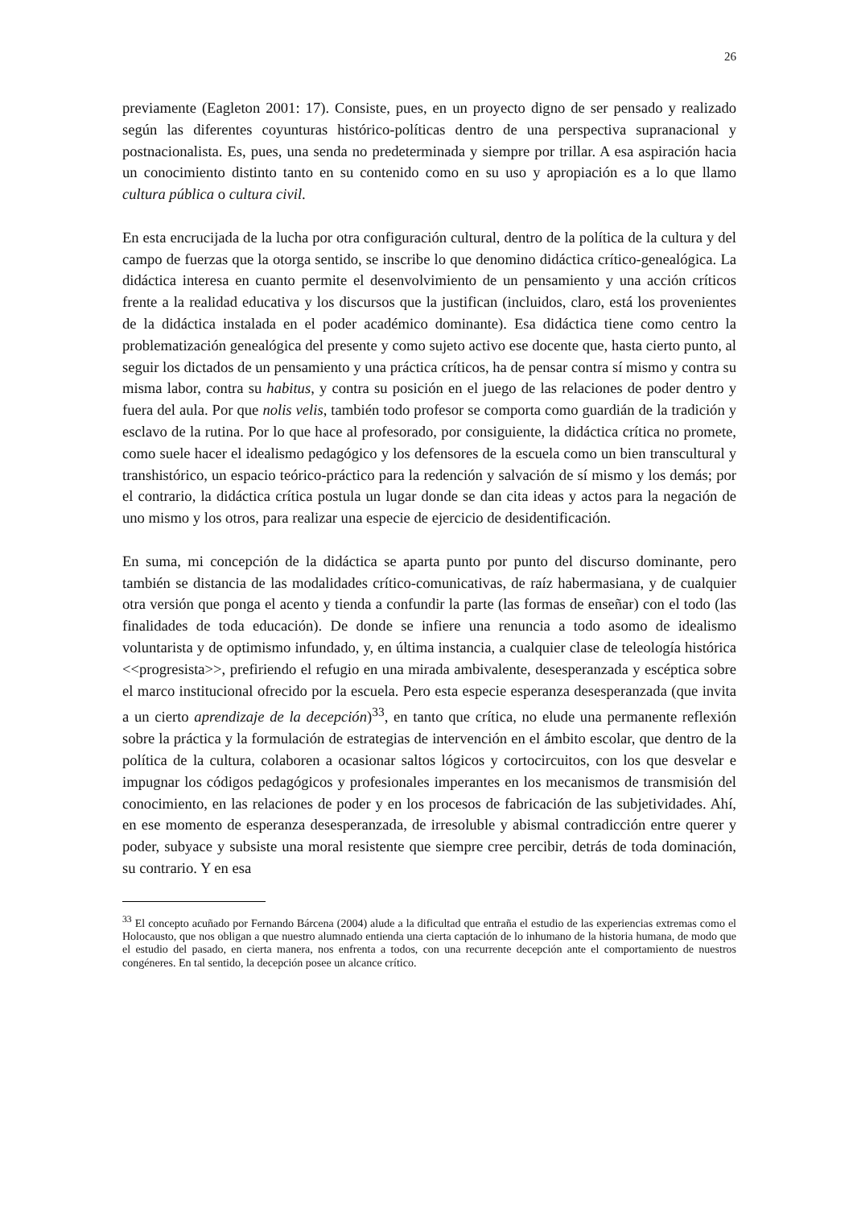26
previamente (Eagleton 2001: 17). Consiste, pues, en un proyecto digno de ser pensado y realizado según las diferentes coyunturas histórico-políticas dentro de una perspectiva supranacional y postnacionalista. Es, pues, una senda no predeterminada y siempre por trillar. A esa aspiración hacia un conocimiento distinto tanto en su contenido como en su uso y apropiación es a lo que llamo cultura pública o cultura civil.
En esta encrucijada de la lucha por otra configuración cultural, dentro de la política de la cultura y del campo de fuerzas que la otorga sentido, se inscribe lo que denomino didáctica crítico-genealógica. La didáctica interesa en cuanto permite el desenvolvimiento de un pensamiento y una acción críticos frente a la realidad educativa y los discursos que la justifican (incluidos, claro, está los provenientes de la didáctica instalada en el poder académico dominante). Esa didáctica tiene como centro la problematización genealógica del presente y como sujeto activo ese docente que, hasta cierto punto, al seguir los dictados de un pensamiento y una práctica críticos, ha de pensar contra sí mismo y contra su misma labor, contra su habitus, y contra su posición en el juego de las relaciones de poder dentro y fuera del aula. Por que nolis velis, también todo profesor se comporta como guardián de la tradición y esclavo de la rutina. Por lo que hace al profesorado, por consiguiente, la didáctica crítica no promete, como suele hacer el idealismo pedagógico y los defensores de la escuela como un bien transcultural y transhistórico, un espacio teórico-práctico para la redención y salvación de sí mismo y los demás; por el contrario, la didáctica crítica postula un lugar donde se dan cita ideas y actos para la negación de uno mismo y los otros, para realizar una especie de ejercicio de desidentificación.
En suma, mi concepción de la didáctica se aparta punto por punto del discurso dominante, pero también se distancia de las modalidades crítico-comunicativas, de raíz habermasiana, y de cualquier otra versión que ponga el acento y tienda a confundir la parte (las formas de enseñar) con el todo (las finalidades de toda educación). De donde se infiere una renuncia a todo asomo de idealismo voluntarista y de optimismo infundado, y, en última instancia, a cualquier clase de teleología histórica <<progresista>>, prefiriendo el refugio en una mirada ambivalente, desesperanzada y escéptica sobre el marco institucional ofrecido por la escuela. Pero esta especie esperanza desesperanzada (que invita a un cierto aprendizaje de la decepción)<sup>33</sup>, en tanto que crítica, no elude una permanente reflexión sobre la práctica y la formulación de estrategias de intervención en el ámbito escolar, que dentro de la política de la cultura, colaboren a ocasionar saltos lógicos y cortocircuitos, con los que desvelar e impugnar los códigos pedagógicos y profesionales imperantes en los mecanismos de transmisión del conocimiento, en las relaciones de poder y en los procesos de fabricación de las subjetividades. Ahí, en ese momento de esperanza desesperanzada, de irresoluble y abismal contradicción entre querer y poder, subyace y subsiste una moral resistente que siempre cree percibir, detrás de toda dominación, su contrario. Y en esa
<sup>33</sup> El concepto acuñado por Fernando Bárcena (2004) alude a la dificultad que entraña el estudio de las experiencias extremas como el Holocausto, que nos obligan a que nuestro alumnado entienda una cierta captación de lo inhumano de la historia humana, de modo que el estudio del pasado, en cierta manera, nos enfrenta a todos, con una recurrente decepción ante el comportamiento de nuestros congéneres. En tal sentido, la decepción posee un alcance crítico.